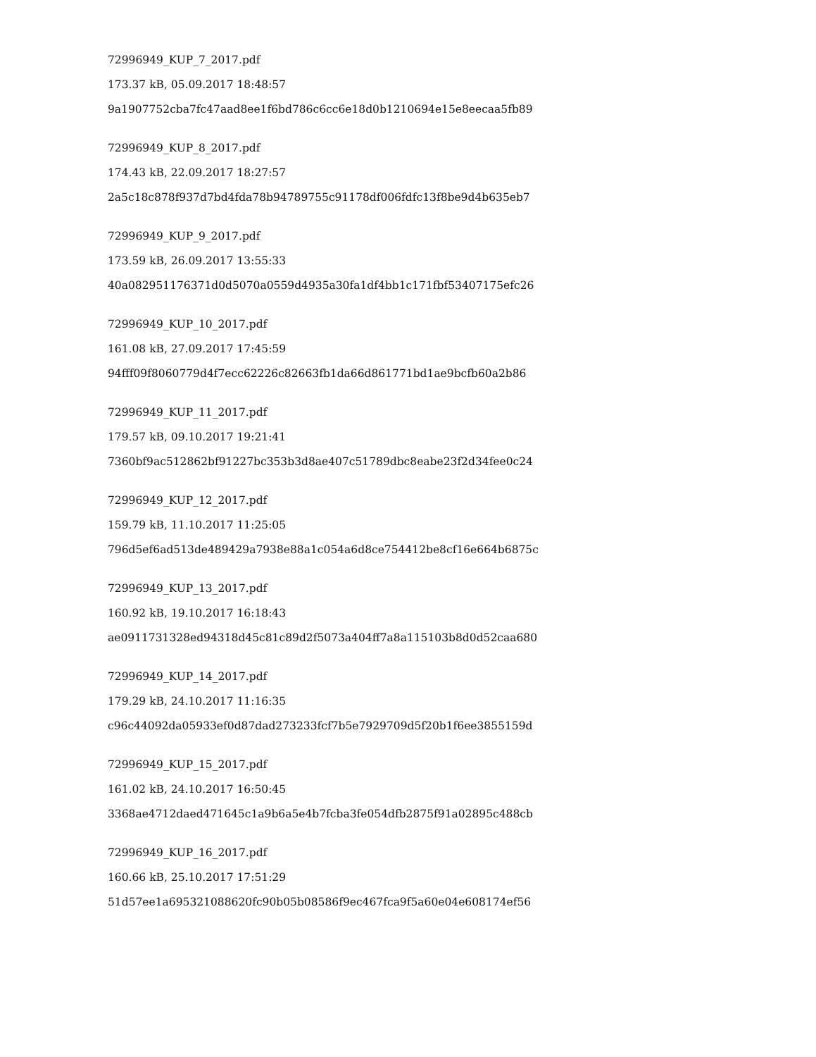72996949_KUP_7_2017.pdf
173.37 kB, 05.09.2017 18:48:57
9a1907752cba7fc47aad8ee1f6bd786c6cc6e18d0b1210694e15e8eecaa5fb89
72996949_KUP_8_2017.pdf
174.43 kB, 22.09.2017 18:27:57
2a5c18c878f937d7bd4fda78b94789755c91178df006fdfc13f8be9d4b635eb7
72996949_KUP_9_2017.pdf
173.59 kB, 26.09.2017 13:55:33
40a082951176371d0d5070a0559d4935a30fa1df4bb1c171fbf53407175efc26
72996949_KUP_10_2017.pdf
161.08 kB, 27.09.2017 17:45:59
94fff09f8060779d4f7ecc62226c82663fb1da66d861771bd1ae9bcfb60a2b86
72996949_KUP_11_2017.pdf
179.57 kB, 09.10.2017 19:21:41
7360bf9ac512862bf91227bc353b3d8ae407c51789dbc8eabe23f2d34fee0c24
72996949_KUP_12_2017.pdf
159.79 kB, 11.10.2017 11:25:05
796d5ef6ad513de489429a7938e88a1c054a6d8ce754412be8cf16e664b6875c
72996949_KUP_13_2017.pdf
160.92 kB, 19.10.2017 16:18:43
ae0911731328ed94318d45c81c89d2f5073a404ff7a8a115103b8d0d52caa680
72996949_KUP_14_2017.pdf
179.29 kB, 24.10.2017 11:16:35
c96c44092da05933ef0d87dad273233fcf7b5e7929709d5f20b1f6ee3855159d
72996949_KUP_15_2017.pdf
161.02 kB, 24.10.2017 16:50:45
3368ae4712daed471645c1a9b6a5e4b7fcba3fe054dfb2875f91a02895c488cb
72996949_KUP_16_2017.pdf
160.66 kB, 25.10.2017 17:51:29
51d57ee1a695321088620fc90b05b08586f9ec467fca9f5a60e04e608174ef56